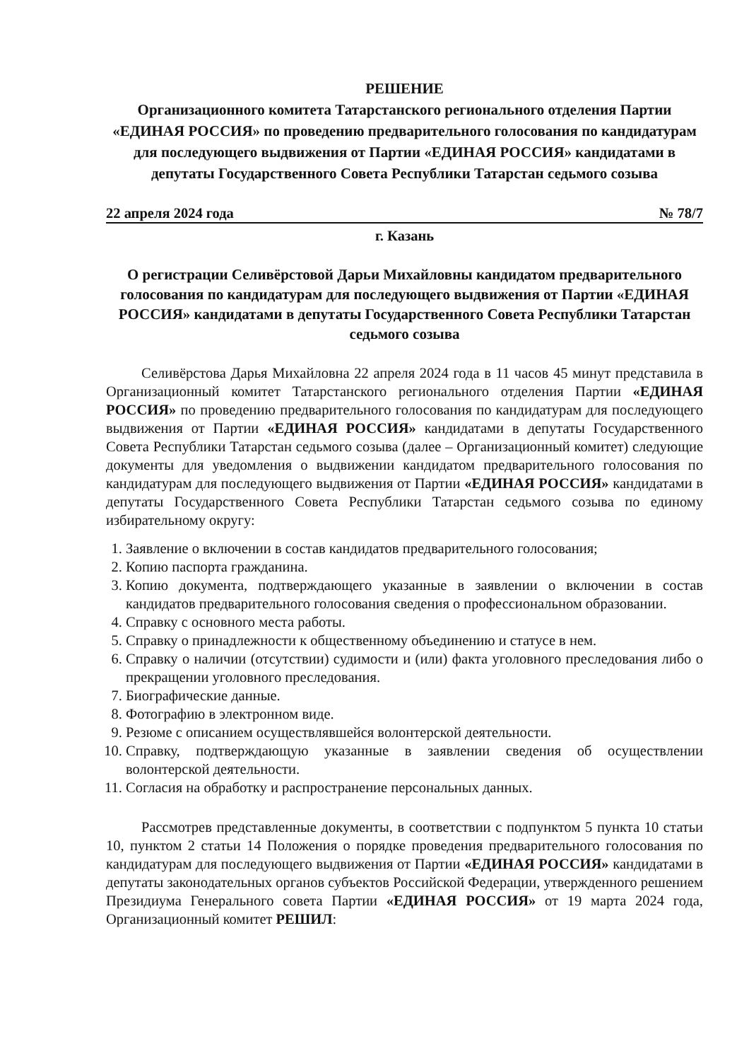РЕШЕНИЕ
Организационного комитета Татарстанского регионального отделения Партии «ЕДИНАЯ РОССИЯ» по проведению предварительного голосования по кандидатурам для последующего выдвижения от Партии «ЕДИНАЯ РОССИЯ» кандидатами в депутаты Государственного Совета Республики Татарстан седьмого созыва
22 апреля 2024 года № 78/7
г. Казань
О регистрации Селивёрстовой Дарьи Михайловны кандидатом предварительного голосования по кандидатурам для последующего выдвижения от Партии «ЕДИНАЯ РОССИЯ» кандидатами в депутаты Государственного Совета Республики Татарстан седьмого созыва
Селивёрстова Дарья Михайловна 22 апреля 2024 года в 11 часов 45 минут представила в Организационный комитет Татарстанского регионального отделения Партии «ЕДИНАЯ РОССИЯ» по проведению предварительного голосования по кандидатурам для последующего выдвижения от Партии «ЕДИНАЯ РОССИЯ» кандидатами в депутаты Государственного Совета Республики Татарстан седьмого созыва (далее – Организационный комитет) следующие документы для уведомления о выдвижении кандидатом предварительного голосования по кандидатурам для последующего выдвижения от Партии «ЕДИНАЯ РОССИЯ» кандидатами в депутаты Государственного Совета Республики Татарстан седьмого созыва по единому избирательному округу:
1. Заявление о включении в состав кандидатов предварительного голосования;
2. Копию паспорта гражданина.
3. Копию документа, подтверждающего указанные в заявлении о включении в состав кандидатов предварительного голосования сведения о профессиональном образовании.
4. Справку с основного места работы.
5. Справку о принадлежности к общественному объединению и статусе в нем.
6. Справку о наличии (отсутствии) судимости и (или) факта уголовного преследования либо о прекращении уголовного преследования.
7. Биографические данные.
8. Фотографию в электронном виде.
9. Резюме с описанием осуществлявшейся волонтерской деятельности.
10. Справку, подтверждающую указанные в заявлении сведения об осуществлении волонтерской деятельности.
11. Согласия на обработку и распространение персональных данных.
Рассмотрев представленные документы, в соответствии с подпунктом 5 пункта 10 статьи 10, пунктом 2 статьи 14 Положения о порядке проведения предварительного голосования по кандидатурам для последующего выдвижения от Партии «ЕДИНАЯ РОССИЯ» кандидатами в депутаты законодательных органов субъектов Российской Федерации, утвержденного решением Президиума Генерального совета Партии «ЕДИНАЯ РОССИЯ» от 19 марта 2024 года, Организационный комитет РЕШИЛ: